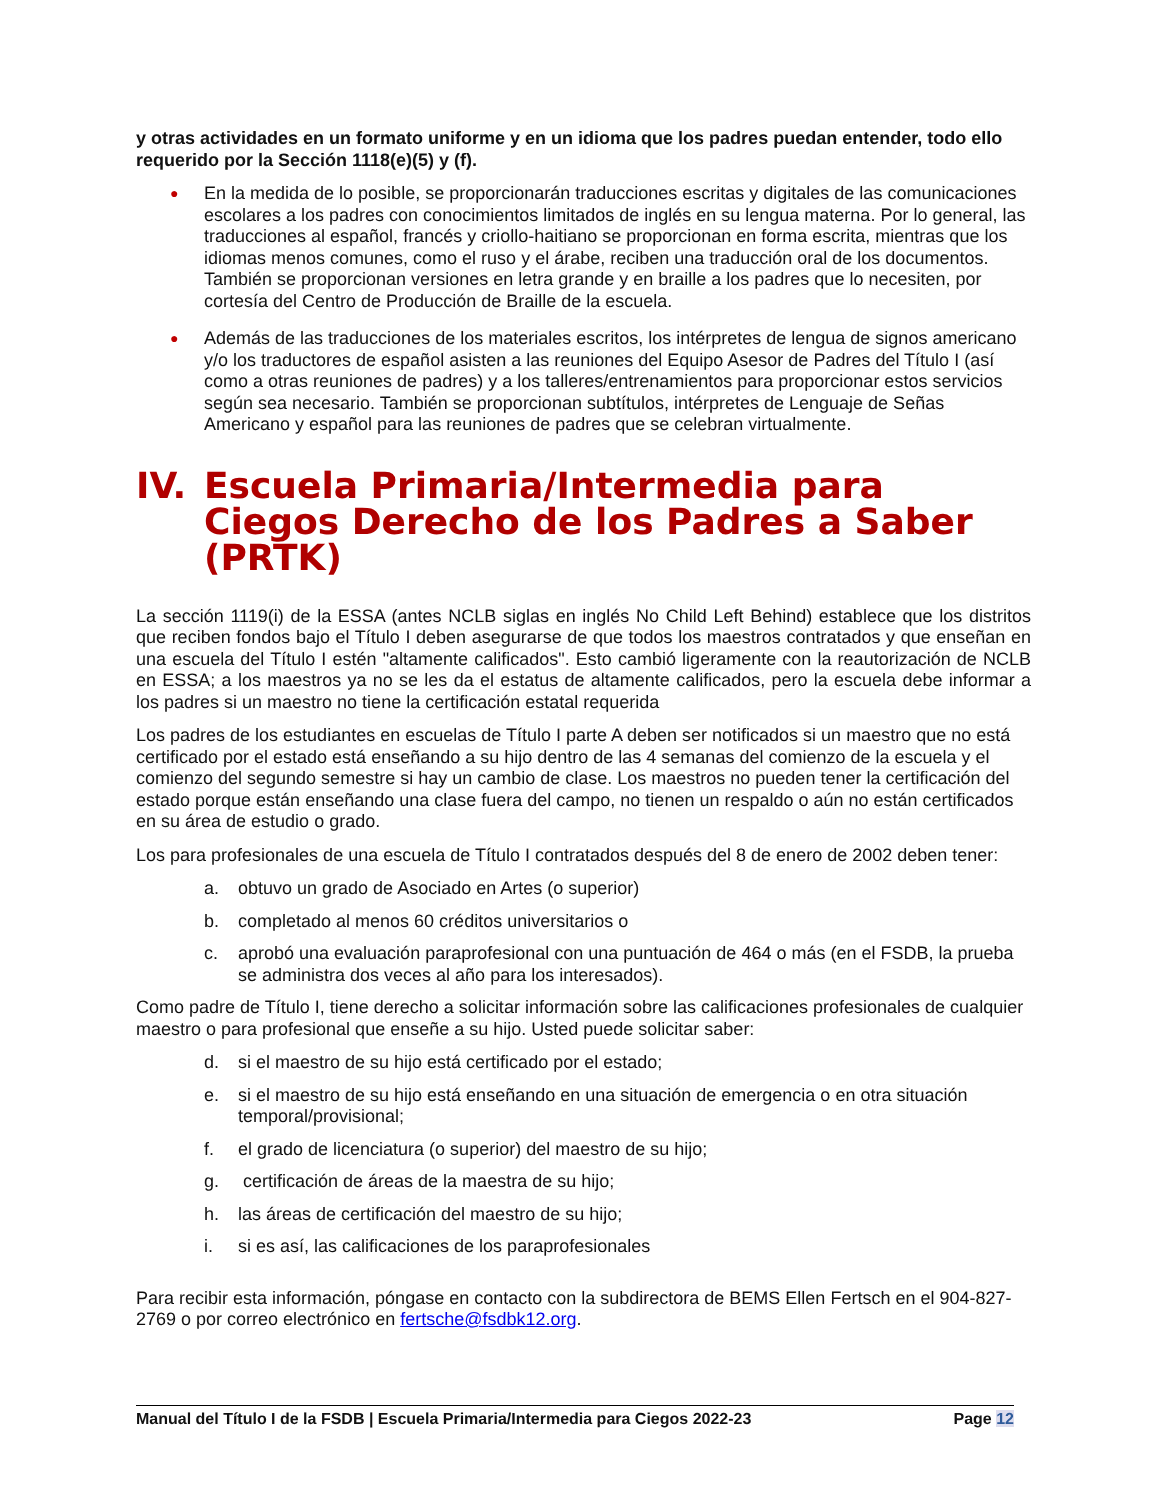y otras actividades en un formato uniforme y en un idioma que los padres puedan entender, todo ello requerido por la Sección 1118(e)(5) y (f).
● En la medida de lo posible, se proporcionarán traducciones escritas y digitales de las comunicaciones escolares a los padres con conocimientos limitados de inglés en su lengua materna. Por lo general, las traducciones al español, francés y criollo-haitiano se proporcionan en forma escrita, mientras que los idiomas menos comunes, como el ruso y el árabe, reciben una traducción oral de los documentos. También se proporcionan versiones en letra grande y en braille a los padres que lo necesiten, por cortesía del Centro de Producción de Braille de la escuela.
● Además de las traducciones de los materiales escritos, los intérpretes de lengua de signos americano y/o los traductores de español asisten a las reuniones del Equipo Asesor de Padres del Título I (así como a otras reuniones de padres) y a los talleres/entrenamientos para proporcionar estos servicios según sea necesario. También se proporcionan subtítulos, intérpretes de Lenguaje de Señas Americano y español para las reuniones de padres que se celebran virtualmente.
IV. Escuela Primaria/Intermedia para Ciegos Derecho de los Padres a Saber (PRTK)
La sección 1119(i) de la ESSA (antes NCLB siglas en inglés No Child Left Behind) establece que los distritos que reciben fondos bajo el Título I deben asegurarse de que todos los maestros contratados y que enseñan en una escuela del Título I estén "altamente calificados". Esto cambió ligeramente con la reautorización de NCLB en ESSA; a los maestros ya no se les da el estatus de altamente calificados, pero la escuela debe informar a los padres si un maestro no tiene la certificación estatal requerida
Los padres de los estudiantes en escuelas de Título I parte A deben ser notificados si un maestro que no está certificado por el estado está enseñando a su hijo dentro de las 4 semanas del comienzo de la escuela y el comienzo del segundo semestre si hay un cambio de clase. Los maestros no pueden tener la certificación del estado porque están enseñando una clase fuera del campo, no tienen un respaldo o aún no están certificados en su área de estudio o grado.
Los para profesionales de una escuela de Título I contratados después del 8 de enero de 2002 deben tener:
a. obtuvo un grado de Asociado en Artes (o superior)
b. completado al menos 60 créditos universitarios o
c. aprobó una evaluación paraprofesional con una puntuación de 464 o más (en el FSDB, la prueba se administra dos veces al año para los interesados).
Como padre de Título I, tiene derecho a solicitar información sobre las calificaciones profesionales de cualquier maestro o para profesional que enseñe a su hijo. Usted puede solicitar saber:
d. si el maestro de su hijo está certificado por el estado;
e. si el maestro de su hijo está enseñando en una situación de emergencia o en otra situación temporal/provisional;
f. el grado de licenciatura (o superior) del maestro de su hijo;
g. certificación de áreas de la maestra de su hijo;
h. las áreas de certificación del maestro de su hijo;
i. si es así, las calificaciones de los paraprofesionales
Para recibir esta información, póngase en contacto con la subdirectora de BEMS Ellen Fertsch en el 904-827-2769 o por correo electrónico en fertsche@fsdbk12.org.
Manual del Título I de la FSDB | Escuela Primaria/Intermedia para Ciegos 2022-23 Page 12